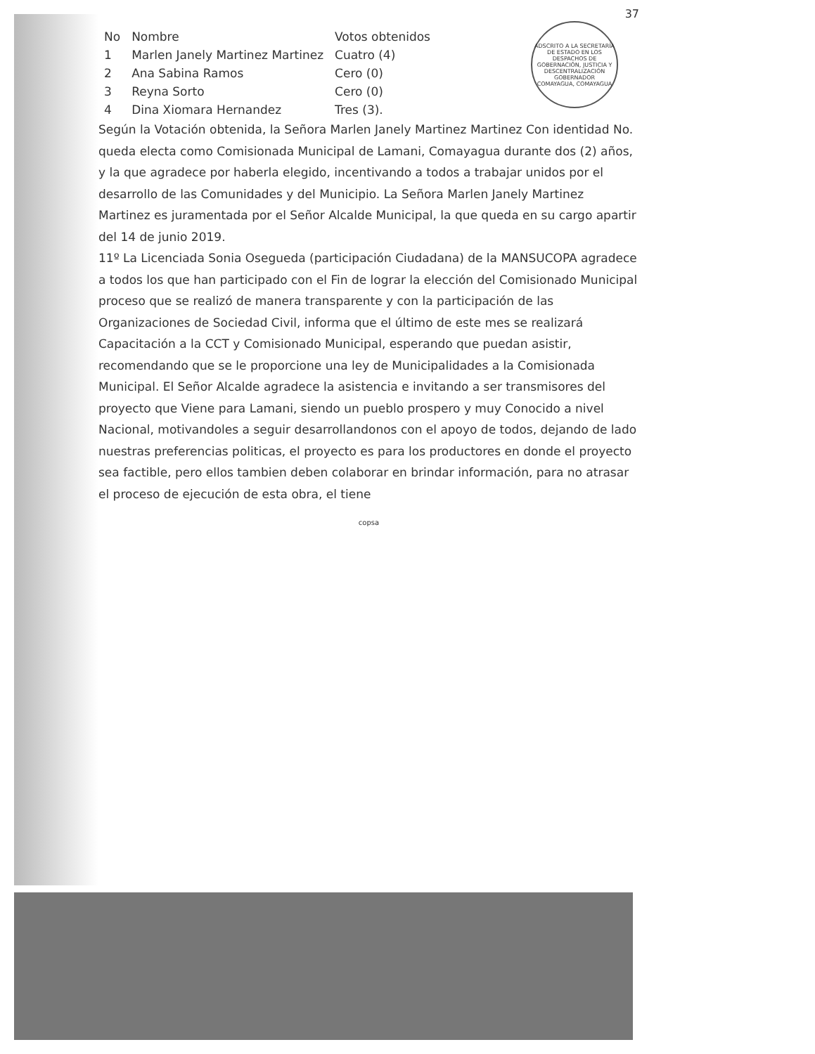ADSCRITO A LA SECRETARÍA DE ESTADO EN LOS DESPACHOS DE GOBERNACIÓN, JUSTICIA Y DESCENTRALIZACIÓN
GOBERNADOR
COMAYAGUA, COMAYAGUA
37
| No | Nombre | Votos obtenidos |
| --- | --- | --- |
| 1 | Marlen Janely Martinez Martinez | Cuatro (4) |
| 2 | Ana Sabina Ramos | Cero (0) |
| 3 | Reyna Sorto | Cero (0) |
| 4 | Dina Xiomara Hernandez | Tres (3). |
Según la Votación obtenida, la Señora Marlen Janely Martinez Martinez Con identidad No. queda electa como Comisionada Municipal de Lamani, Comayagua durante dos (2) años, y la que agradece por haberla elegido, incentivando a todos a trabajar unidos por el desarrollo de las Comunidades y del Municipio. La Señora Marlen Janely Martinez Martinez es juramentada por el Señor Alcalde Municipal, la que queda en su cargo apartir del 14 de junio 2019.
11º La Licenciada Sonia Osegueda (participación Ciudadana) de la MANSUCOPA agradece a todos los que han participado con el Fin de lograr la elección del Comisionado Municipal proceso que se realizó de manera transparente y con la participación de las Organizaciones de Sociedad Civil, informa que el último de este mes se realizará Capacitación a la CCT y Comisionado Municipal, esperando que puedan asistir, recomendando que se le proporcione una ley de Municipalidades a la Comisionada Municipal. El Señor Alcalde agradece la asistencia e invitando a ser transmisores del proyecto que Viene para Lamani, siendo un pueblo prospero y muy Conocido a nivel Nacional, motivandoles a seguir desarrollandonos con el apoyo de todos, dejando de lado nuestras preferencias politicas, el proyecto es para los productores en donde el proyecto sea factible, pero ellos tambien deben colaborar en brindar información, para no atrasar el proceso de ejecución de esta obra, el tiene
copsa